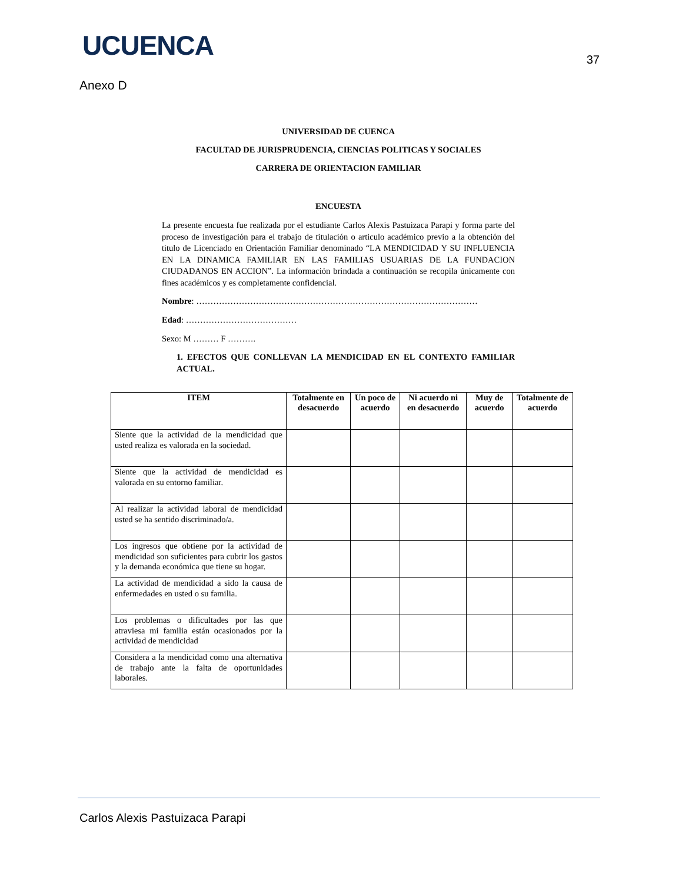UCUENCA
37
Anexo D
UNIVERSIDAD DE CUENCA
FACULTAD DE JURISPRUDENCIA, CIENCIAS POLITICAS Y SOCIALES
CARRERA DE ORIENTACION FAMILIAR
ENCUESTA
La presente encuesta fue realizada por el estudiante Carlos Alexis Pastuizaca Parapi y forma parte del proceso de investigación para el trabajo de titulación o articulo académico previo a la obtención del titulo de Licenciado en Orientación Familiar denominado “LA MENDICIDAD Y SU INFLUENCIA EN LA DINAMICA FAMILIAR EN LAS FAMILIAS USUARIAS DE LA FUNDACION CIUDADANOS EN ACCION”. La información brindada a continuación se recopila únicamente con fines académicos y es completamente confidencial.
Nombre: ………………………………………………………………………………………
Edad: …………………………………
Sexo: M ……… F ……….
1. EFECTOS QUE CONLLEVAN LA MENDICIDAD EN EL CONTEXTO FAMILIAR ACTUAL.
| ITEM | Totalmente en desacuerdo | Un poco de acuerdo | Ni acuerdo ni en desacuerdo | Muy de acuerdo | Totalmente de acuerdo |
| --- | --- | --- | --- | --- | --- |
| Siente que la actividad de la mendicidad que usted realiza es valorada en la sociedad. | | | | | |
| Siente que la actividad de mendicidad es valorada en su entorno familiar. | | | | | |
| Al realizar la actividad laboral de mendicidad usted se ha sentido discriminado/a. | | | | | |
| Los ingresos que obtiene por la actividad de mendicidad son suficientes para cubrir los gastos y la demanda económica que tiene su hogar. | | | | | |
| La actividad de mendicidad a sido la causa de enfermedades en usted o su familia. | | | | | |
| Los problemas o dificultades por las que atraviesa mi familia están ocasionados por la actividad de mendicidad | | | | | |
| Considera a la mendicidad como una alternativa de trabajo ante la falta de oportunidades laborales. | | | | | |
Carlos Alexis Pastuizaca Parapi